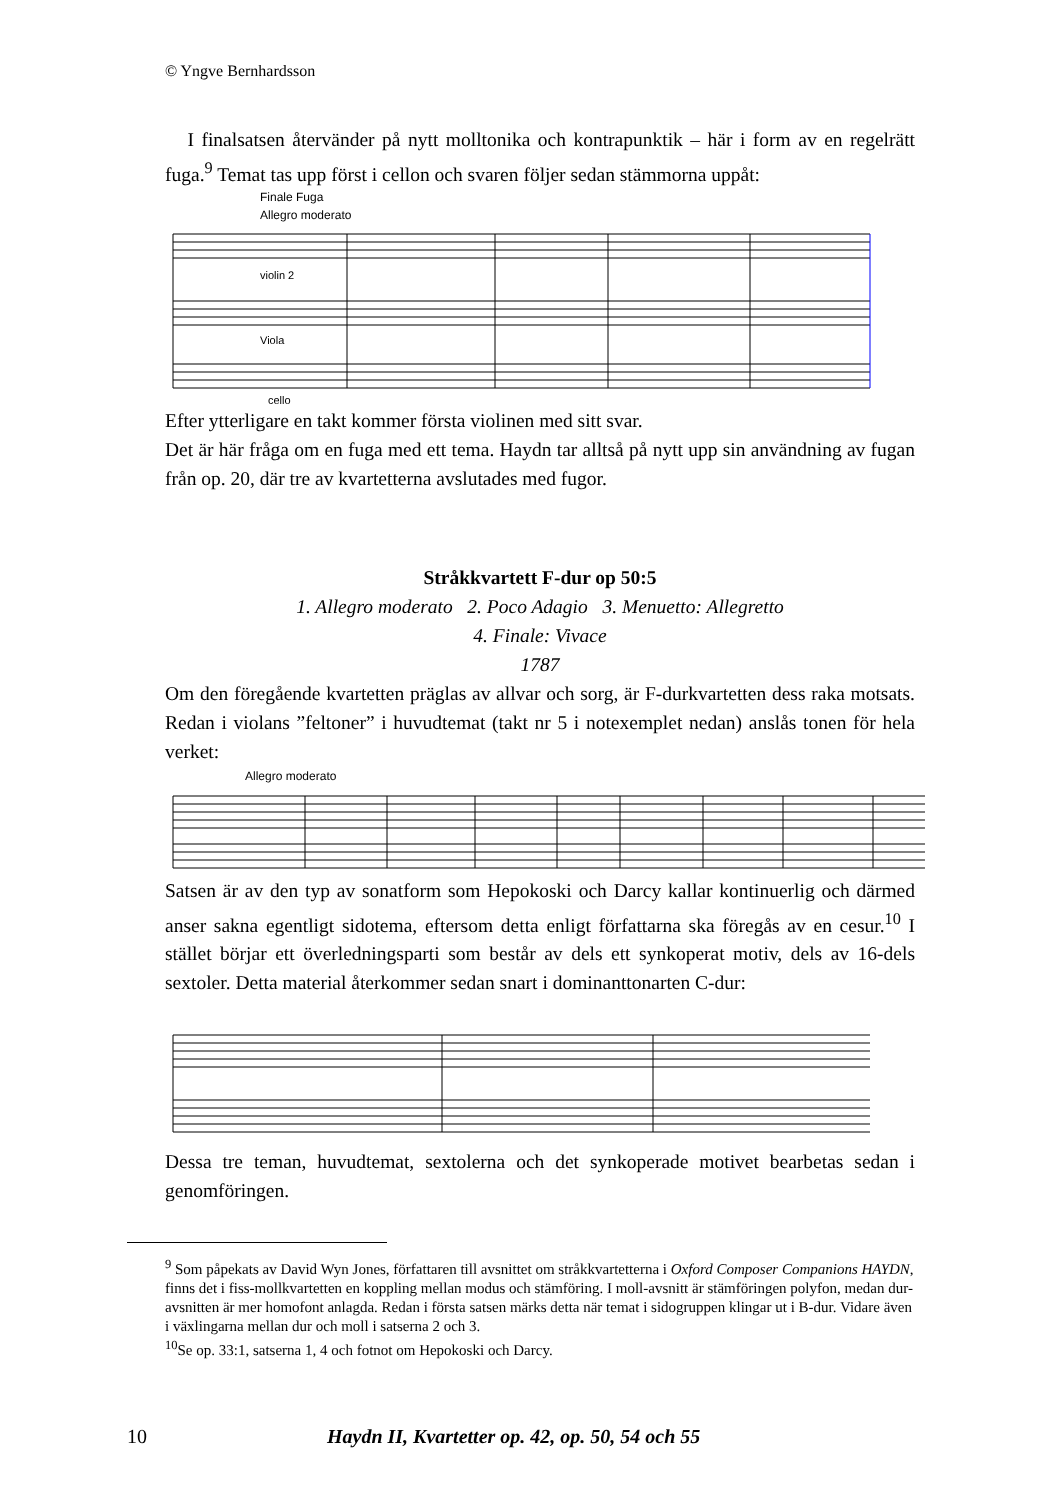© Yngve Bernhardsson
I finalsatsen återvänder på nytt molltonika och kontrapunktik – här i form av en regelrätt fuga.<sup>9</sup> Temat tas upp först i cellon och svaren följer sedan stämmorna uppåt:
Finale Fuga
Allegro moderato
violin 2
Viola
cello
Efter ytterligare en takt kommer första violinen med sitt svar.
Det är här fråga om en fuga med ett tema. Haydn tar alltså på nytt upp sin användning av fugan från op. 20, där tre av kvartetterna avslutades med fugor.
Stråkkvartett F-dur op 50:5
1. Allegro moderato 2. Poco Adagio 3. Menuetto: Allegretto
4. Finale: Vivace
1787
Om den föregående kvartetten präglas av allvar och sorg, är F-durkvartetten dess raka motsats. Redan i violans ”feltoner” i huvudtemat (takt nr 5 i notexemplet nedan) anslås tonen för hela verket:
Allegro moderato
Satsen är av den typ av sonatform som Hepokoski och Darcy kallar kontinuerlig och därmed anser sakna egentligt sidotema, eftersom detta enligt författarna ska föregås av en cesur.<sup>10</sup> I stället börjar ett överledningsparti som består av dels ett synkoperat motiv, dels av 16-dels sextoler. Detta material återkommer sedan snart i dominanttonarten C-dur:
Dessa tre teman, huvudtemat, sextolerna och det synkoperade motivet bearbetas sedan i genomföringen.
<sup>9</sup> Som påpekats av David Wyn Jones, författaren till avsnittet om stråkkvartetterna i Oxford Composer Companions HAYDN, finns det i fiss-mollkvartetten en koppling mellan modus och stämföring. I moll-avsnitt är stämföringen polyfon, medan dur-avsnitten är mer homofont anlagda. Redan i första satsen märks detta när temat i sidogruppen klingar ut i B-dur. Vidare även i växlingarna mellan dur och moll i satserna 2 och 3.
<sup>10</sup> Se op. 33:1, satserna 1, 4 och fotnot om Hepokoski och Darcy.
10 Haydn II, Kvartetter op. 42, op. 50, 54 och 55